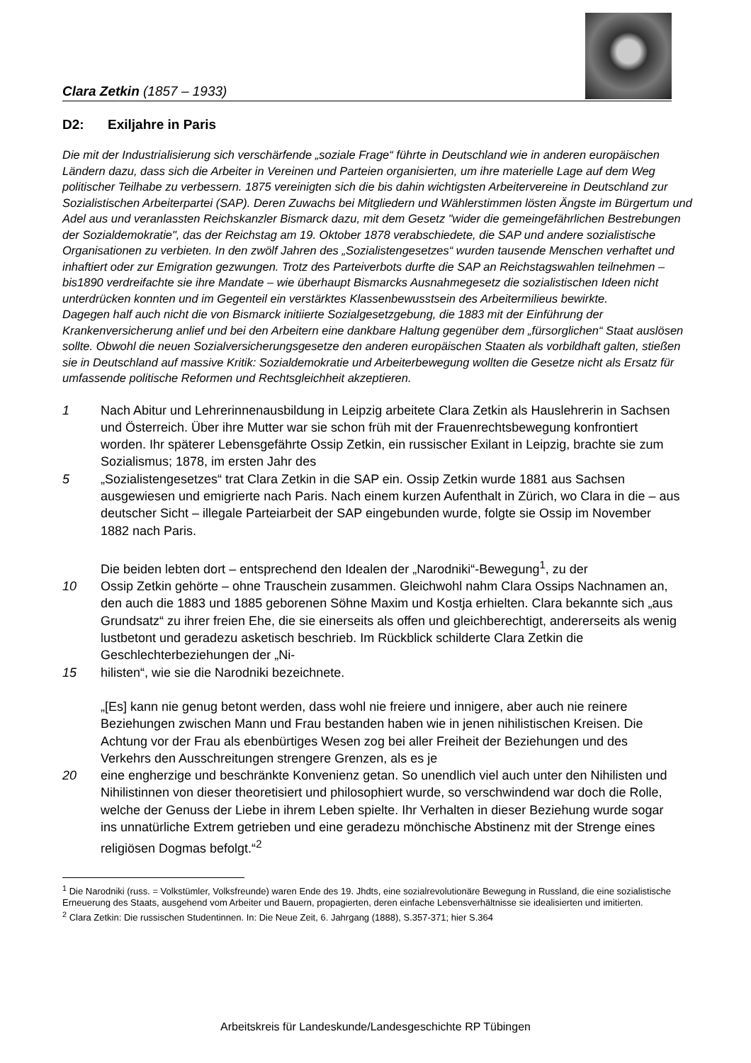Clara Zetkin (1857 – 1933)
D2: Exiljahre in Paris
Die mit der Industrialisierung sich verschärfende „soziale Frage“ führte in Deutschland wie in anderen europäischen Ländern dazu, dass sich die Arbeiter in Vereinen und Parteien organisierten, um ihre materielle Lage auf dem Weg politischer Teilhabe zu verbessern. 1875 vereinigten sich die bis dahin wichtigsten Arbeitervereine in Deutschland zur Sozialistischen Arbeiterpartei (SAP). Deren Zuwachs bei Mitgliedern und Wählerstimmen lösten Ängste im Bürgertum und Adel aus und veranlassten Reichskanzler Bismarck dazu, mit dem Gesetz "wider die gemeingefährlichen Bestrebungen der Sozialdemokratie", das der Reichstag am 19. Oktober 1878 verabschiedete, die SAP und andere sozialistische Organisationen zu verbieten. In den zwölf Jahren des „Sozialistengesetzes“ wurden tausende Menschen verhaftet und inhaftiert oder zur Emigration gezwungen. Trotz des Parteiverbots durfte die SAP an Reichstagswahlen teilnehmen – bis1890 verdreifachte sie ihre Mandate – wie überhaupt Bismarcks Ausnahmegesetz die sozialistischen Ideen nicht unterdrücken konnten und im Gegenteil ein verstärktes Klassenbewusstsein des Arbeitermilieus bewirkte.
Dagegen half auch nicht die von Bismarck initiierte Sozialgesetzgebung, die 1883 mit der Einführung der Krankenversicherung anlief und bei den Arbeitern eine dankbare Haltung gegenüber dem „fürsorglichen“ Staat auslösen sollte. Obwohl die neuen Sozialversicherungsgesetze den anderen europäischen Staaten als vorbildhaft galten, stießen sie in Deutschland auf massive Kritik: Sozialdemokratie und Arbeiterbewegung wollten die Gesetze nicht als Ersatz für umfassende politische Reformen und Rechtsgleichheit akzeptieren.
1 Nach Abitur und Lehrerinnenausbildung in Leipzig arbeitete Clara Zetkin als Hauslehrerin in Sachsen und Österreich. Über ihre Mutter war sie schon früh mit der Frauenrechtsbewegung konfrontiert worden. Ihr späterer Lebensgefährte Ossip Zetkin, ein russischer Exilant in Leipzig, brachte sie zum Sozialismus; 1878, im ersten Jahr des
5 „Sozialistengesetzes“ trat Clara Zetkin in die SAP ein. Ossip Zetkin wurde 1881 aus Sachsen ausgewiesen und emigrierte nach Paris. Nach einem kurzen Aufenthalt in Zürich, wo Clara in die – aus deutscher Sicht – illegale Parteiarbeit der SAP eingebunden wurde, folgte sie Ossip im November 1882 nach Paris.
Die beiden lebten dort – entsprechend den Idealen der „Narodniki“-Bewegung<sup>1</sup>, zu der
10 Ossip Zetkin gehörte – ohne Trauschein zusammen. Gleichwohl nahm Clara Ossips Nachnamen an, den auch die 1883 und 1885 geborenen Söhne Maxim und Kostja erhielten. Clara bekannte sich „aus Grundsatz“ zu ihrer freien Ehe, die sie einerseits als offen und gleichberechtigt, andererseits als wenig lustbetont und geradezu asketisch beschrieb. Im Rückblick schilderte Clara Zetkin die Geschlechterbeziehungen der „Ni-
15 hilisten“, wie sie die Narodniki bezeichnete.
„[Es] kann nie genug betont werden, dass wohl nie freiere und innigere, aber auch nie reinere Beziehungen zwischen Mann und Frau bestanden haben wie in jenen nihilistischen Kreisen. Die Achtung vor der Frau als ebenbürtiges Wesen zog bei aller Freiheit der Beziehungen und des Verkehrs den Ausschreitungen strengere Grenzen, als es je
20 eine engherzige und beschränkte Konvenienz getan. So unendlich viel auch unter den Nihilisten und Nihilistinnen von dieser theoretisiert und philosophiert wurde, so verschwindend war doch die Rolle, welche der Genuss der Liebe in ihrem Leben spielte. Ihr Verhalten in dieser Beziehung wurde sogar ins unnatürliche Extrem getrieben und eine geradezu mönchische Abstinenz mit der Strenge eines religiösen Dogmas befolgt.“<sup>2</sup>
<sup>1</sup> Die Narodniki (russ. = Volkstümler, Volksfreunde) waren Ende des 19. Jhdts, eine sozialrevolutionäre Bewegung in Russland, die eine sozialistische Erneuerung des Staats, ausgehend vom Arbeiter und Bauern, propagierten, deren einfache Lebensverhältnisse sie idealisierten und imitierten.
<sup>2</sup> Clara Zetkin: Die russischen Studentinnen. In: Die Neue Zeit, 6. Jahrgang (1888), S.357-371; hier S.364
Arbeitskreis für Landeskunde/Landesgeschichte RP Tübingen